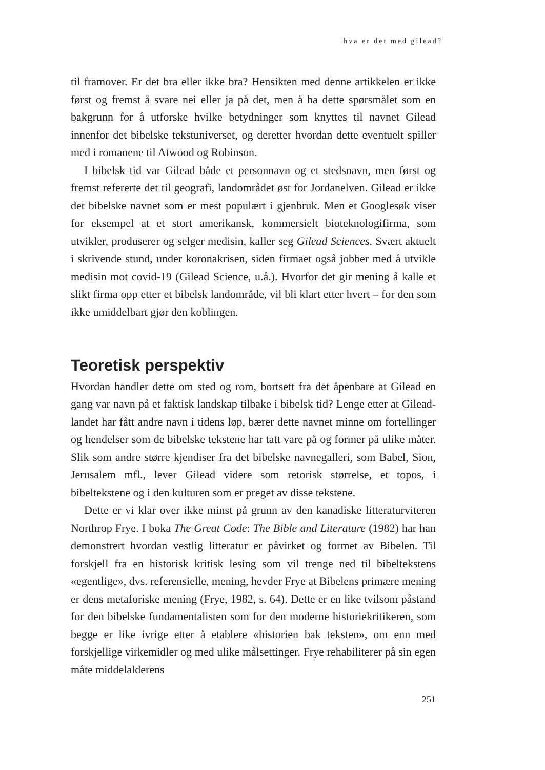hva er det med gilead?
til framover. Er det bra eller ikke bra? Hensikten med denne artikkelen er ikke først og fremst å svare nei eller ja på det, men å ha dette spørsmålet som en bakgrunn for å utforske hvilke betydninger som knyttes til navnet Gilead innenfor det bibelske tekstuniverset, og deretter hvordan dette eventuelt spiller med i romanene til Atwood og Robinson.
I bibelsk tid var Gilead både et personnavn og et stedsnavn, men først og fremst refererte det til geografi, landområdet øst for Jordanelven. Gilead er ikke det bibelske navnet som er mest populært i gjenbruk. Men et Googlesøk viser for eksempel at et stort amerikansk, kommersielt bioteknologifirma, som utvikler, produserer og selger medisin, kaller seg Gilead Sciences. Svært aktuelt i skrivende stund, under koronakrisen, siden firmaet også jobber med å utvikle medisin mot covid-19 (Gilead Science, u.å.). Hvorfor det gir mening å kalle et slikt firma opp etter et bibelsk landområde, vil bli klart etter hvert – for den som ikke umiddelbart gjør den koblingen.
Teoretisk perspektiv
Hvordan handler dette om sted og rom, bortsett fra det åpenbare at Gilead en gang var navn på et faktisk landskap tilbake i bibelsk tid? Lenge etter at Gilead-landet har fått andre navn i tidens løp, bærer dette navnet minne om fortellinger og hendelser som de bibelske tekstene har tatt vare på og former på ulike måter. Slik som andre større kjendiser fra det bibelske navnegalleri, som Babel, Sion, Jerusalem mfl., lever Gilead videre som retorisk størrelse, et topos, i bibeltekstene og i den kulturen som er preget av disse tekstene.
Dette er vi klar over ikke minst på grunn av den kanadiske litteraturviteren Northrop Frye. I boka The Great Code: The Bible and Literature (1982) har han demonstrert hvordan vestlig litteratur er påvirket og formet av Bibelen. Til forskjell fra en historisk kritisk lesing som vil trenge ned til bibeltekstens «egentlige», dvs. referensielle, mening, hevder Frye at Bibelens primære mening er dens metaforiske mening (Frye, 1982, s. 64). Dette er en like tvilsom påstand for den bibelske fundamentalisten som for den moderne historiekritikeren, som begge er like ivrige etter å etablere «historien bak teksten», om enn med forskjellige virkemidler og med ulike målsettinger. Frye rehabiliterer på sin egen måte middelalderens
251